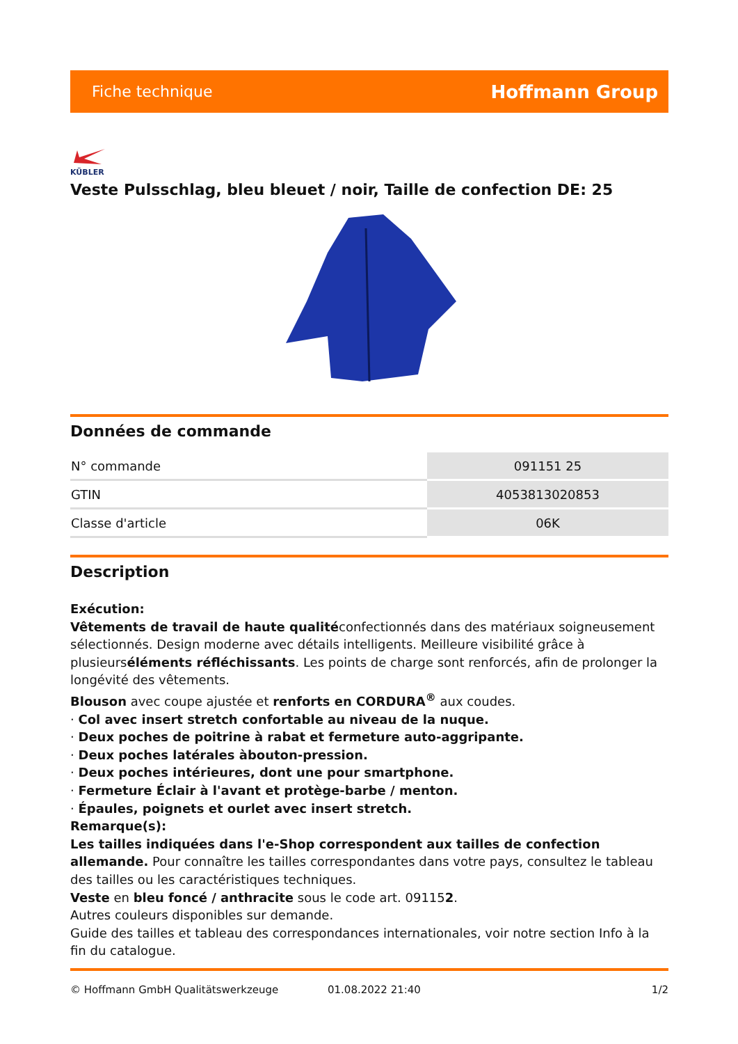Fiche technique Hoffmann Group
KÜBLER
Veste Pulsschlag, bleu bleuet / noir, Taille de confection DE: 25
Données de commande
| N° commande | 091151 25 |
| GTIN | 4053813020853 |
| Classe d'article | 06K |
Description
Exécution:
Vêtements de travail de haute qualitéconfectionnés dans des matériaux soigneusement sélectionnés. Design moderne avec détails intelligents. Meilleure visibilité grâce à plusieurséléments réfléchissants. Les points de charge sont renforcés, afin de prolonger la longévité des vêtements.
Blouson avec coupe ajustée et renforts en CORDURA<sup>®</sup> aux coudes.
· Col avec insert stretch confortable au niveau de la nuque.
· Deux poches de poitrine à rabat et fermeture auto-aggripante.
· Deux poches latérales àbouton-pression.
· Deux poches intérieures, dont une pour smartphone.
· Fermeture Éclair à l'avant et protège-barbe / menton.
· Épaules, poignets et ourlet avec insert stretch.
Remarque(s):
Les tailles indiquées dans l'e-Shop correspondent aux tailles de confection allemande. Pour connaître les tailles correspondantes dans votre pays, consultez le tableau des tailles ou les caractéristiques techniques.
Veste en bleu foncé / anthracite sous le code art. 091152.
Autres couleurs disponibles sur demande.
Guide des tailles et tableau des correspondances internationales, voir notre section Info à la fin du catalogue.
© Hoffmann GmbH Qualitätswerkzeuge 01.08.2022 21:40 1/2